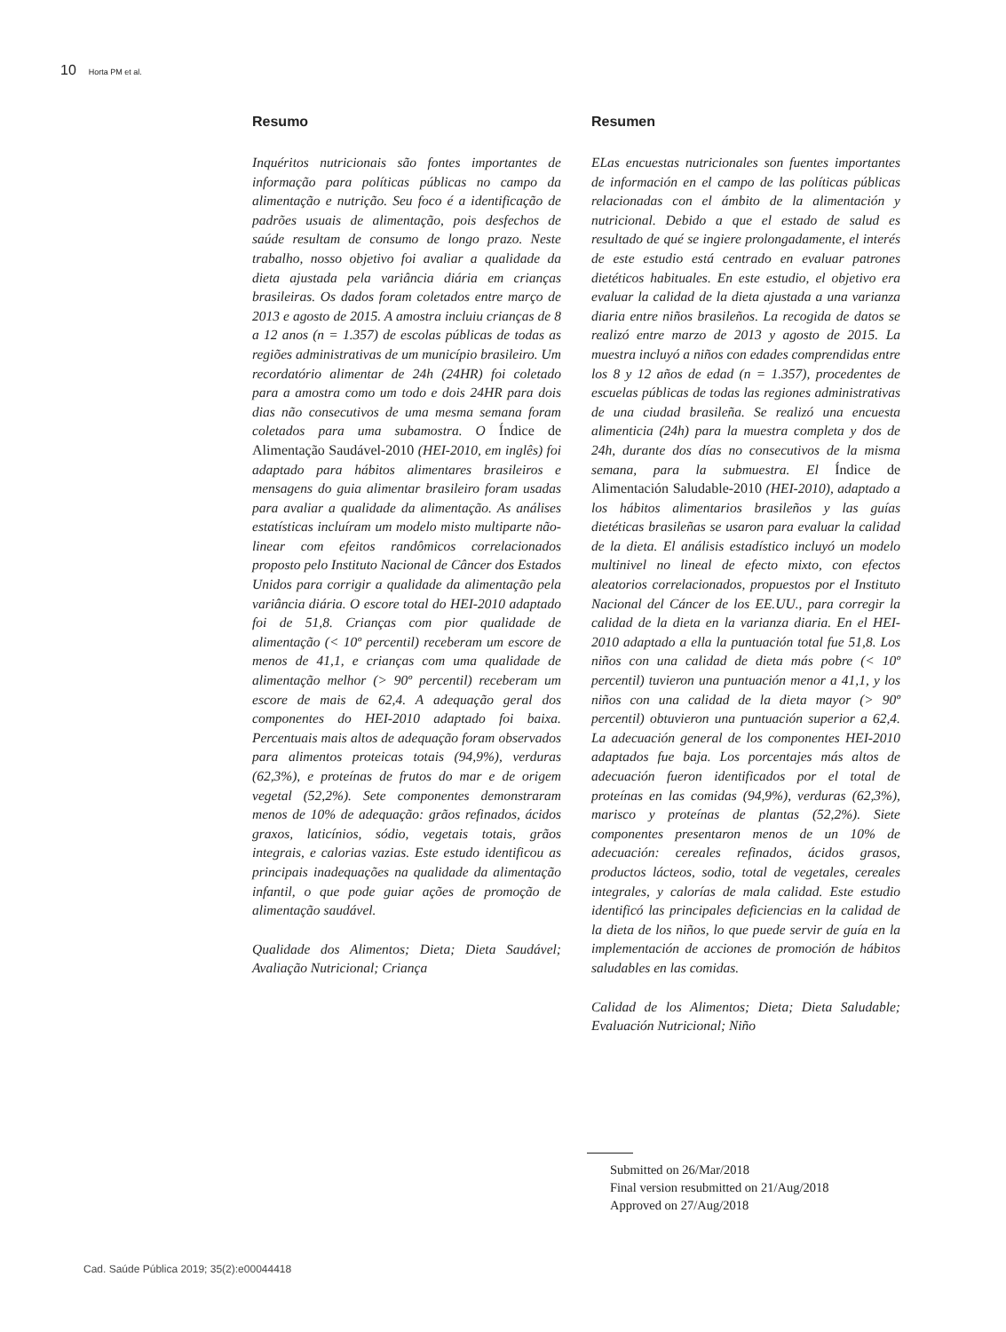10 Horta PM et al.
Resumo
Inquéritos nutricionais são fontes importantes de informação para políticas públicas no campo da alimentação e nutrição. Seu foco é a identificação de padrões usuais de alimentação, pois desfechos de saúde resultam de consumo de longo prazo. Neste trabalho, nosso objetivo foi avaliar a qualidade da dieta ajustada pela variância diária em crianças brasileiras. Os dados foram coletados entre março de 2013 e agosto de 2015. A amostra incluiu crianças de 8 a 12 anos (n = 1.357) de escolas públicas de todas as regiões administrativas de um município brasileiro. Um recordatório alimentar de 24h (24HR) foi coletado para a amostra como um todo e dois 24HR para dois dias não consecutivos de uma mesma semana foram coletados para uma subamostra. O Índice de Alimentação Saudável-2010 (HEI-2010, em inglês) foi adaptado para hábitos alimentares brasileiros e mensagens do guia alimentar brasileiro foram usadas para avaliar a qualidade da alimentação. As análises estatísticas incluíram um modelo misto multiparte não-linear com efeitos randômicos correlacionados proposto pelo Instituto Nacional de Câncer dos Estados Unidos para corrigir a qualidade da alimentação pela variância diária. O escore total do HEI-2010 adaptado foi de 51,8. Crianças com pior qualidade de alimentação (< 10º percentil) receberam um escore de menos de 41,1, e crianças com uma qualidade de alimentação melhor (> 90º percentil) receberam um escore de mais de 62,4. A adequação geral dos componentes do HEI-2010 adaptado foi baixa. Percentuais mais altos de adequação foram observados para alimentos proteicas totais (94,9%), verduras (62,3%), e proteínas de frutos do mar e de origem vegetal (52,2%). Sete componentes demonstraram menos de 10% de adequação: grãos refinados, ácidos graxos, laticínios, sódio, vegetais totais, grãos integrais, e calorias vazias. Este estudo identificou as principais inadequações na qualidade da alimentação infantil, o que pode guiar ações de promoção de alimentação saudável.
Qualidade dos Alimentos; Dieta; Dieta Saudável; Avaliação Nutricional; Criança
Resumen
ELas encuestas nutricionales son fuentes importantes de información en el campo de las políticas públicas relacionadas con el ámbito de la alimentación y nutricional. Debido a que el estado de salud es resultado de qué se ingiere prolongadamente, el interés de este estudio está centrado en evaluar patrones dietéticos habituales. En este estudio, el objetivo era evaluar la calidad de la dieta ajustada a una varianza diaria entre niños brasileños. La recogida de datos se realizó entre marzo de 2013 y agosto de 2015. La muestra incluyó a niños con edades comprendidas entre los 8 y 12 años de edad (n = 1.357), procedentes de escuelas públicas de todas las regiones administrativas de una ciudad brasileña. Se realizó una encuesta alimenticia (24h) para la muestra completa y dos de 24h, durante dos días no consecutivos de la misma semana, para la submuestra. El Índice de Alimentación Saludable-2010 (HEI-2010), adaptado a los hábitos alimentarios brasileños y las guías dietéticas brasileñas se usaron para evaluar la calidad de la dieta. El análisis estadístico incluyó un modelo multinivel no lineal de efecto mixto, con efectos aleatorios correlacionados, propuestos por el Instituto Nacional del Cáncer de los EE.UU., para corregir la calidad de la dieta en la varianza diaria. En el HEI-2010 adaptado a ella la puntuación total fue 51,8. Los niños con una calidad de dieta más pobre (< 10º percentil) tuvieron una puntuación menor a 41,1, y los niños con una calidad de la dieta mayor (> 90º percentil) obtuvieron una puntuación superior a 62,4. La adecuación general de los componentes HEI-2010 adaptados fue baja. Los porcentajes más altos de adecuación fueron identificados por el total de proteínas en las comidas (94,9%), verduras (62,3%), marisco y proteínas de plantas (52,2%). Siete componentes presentaron menos de un 10% de adecuación: cereales refinados, ácidos grasos, productos lácteos, sodio, total de vegetales, cereales integrales, y calorías de mala calidad. Este estudio identificó las principales deficiencias en la calidad de la dieta de los niños, lo que puede servir de guía en la implementación de acciones de promoción de hábitos saludables en las comidas.
Calidad de los Alimentos; Dieta; Dieta Saludable; Evaluación Nutricional; Niño
Submitted on 26/Mar/2018
Final version resubmitted on 21/Aug/2018
Approved on 27/Aug/2018
Cad. Saúde Pública 2019; 35(2):e00044418